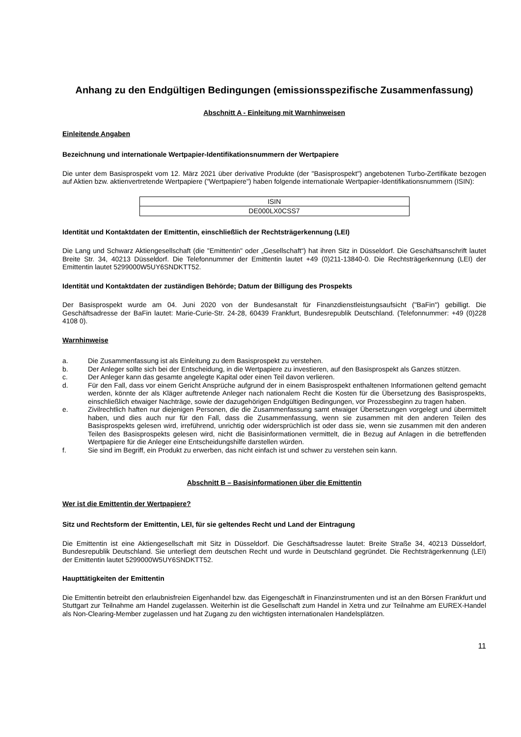Anhang zu den Endgültigen Bedingungen (emissionsspezifische Zusammenfassung)
Abschnitt A - Einleitung mit Warnhinweisen
Einleitende Angaben
Bezeichnung und internationale Wertpapier-Identifikationsnummern der Wertpapiere
Die unter dem Basisprospekt vom 12. März 2021 über derivative Produkte (der "Basisprospekt") angebotenen Turbo-Zertifikate bezogen auf Aktien bzw. aktienvertretende Wertpapiere ("Wertpapiere") haben folgende internationale Wertpapier-Identifikationsnummern (ISIN):
| ISIN |
| DE000LX0CSS7 |
Identität und Kontaktdaten der Emittentin, einschließlich der Rechtsträgerkennung (LEI)
Die Lang und Schwarz Aktiengesellschaft (die "Emittentin" oder „Gesellschaft“) hat ihren Sitz in Düsseldorf. Die Geschäftsanschrift lautet Breite Str. 34, 40213 Düsseldorf. Die Telefonnummer der Emittentin lautet +49 (0)211-13840-0. Die Rechtsträgerkennung (LEI) der Emittentin lautet 5299000W5UY6SNDKTT52.
Identität und Kontaktdaten der zuständigen Behörde; Datum der Billigung des Prospekts
Der Basisprospekt wurde am 04. Juni 2020 von der Bundesanstalt für Finanzdienstleistungsaufsicht ("BaFin") gebilligt. Die Geschäftsadresse der BaFin lautet: Marie-Curie-Str. 24-28, 60439 Frankfurt, Bundesrepublik Deutschland. (Telefonnummer: +49 (0)228 4108 0).
Warnhinweise
a. Die Zusammenfassung ist als Einleitung zu dem Basisprospekt zu verstehen.
b. Der Anleger sollte sich bei der Entscheidung, in die Wertpapiere zu investieren, auf den Basisprospekt als Ganzes stützen.
c. Der Anleger kann das gesamte angelegte Kapital oder einen Teil davon verlieren.
d. Für den Fall, dass vor einem Gericht Ansprüche aufgrund der in einem Basisprospekt enthaltenen Informationen geltend gemacht werden, könnte der als Kläger auftretende Anleger nach nationalem Recht die Kosten für die Übersetzung des Basisprospekts, einschließlich etwaiger Nachträge, sowie der dazugehörigen Endgültigen Bedingungen, vor Prozessbeginn zu tragen haben.
e. Zivilrechtlich haften nur diejenigen Personen, die die Zusammenfassung samt etwaiger Übersetzungen vorgelegt und übermittelt haben, und dies auch nur für den Fall, dass die Zusammenfassung, wenn sie zusammen mit den anderen Teilen des Basisprospekts gelesen wird, irreführend, unrichtig oder widersprüchlich ist oder dass sie, wenn sie zusammen mit den anderen Teilen des Basisprospekts gelesen wird, nicht die Basisinformationen vermittelt, die in Bezug auf Anlagen in die betreffenden Wertpapiere für die Anleger eine Entscheidungshilfe darstellen würden.
f. Sie sind im Begriff, ein Produkt zu erwerben, das nicht einfach ist und schwer zu verstehen sein kann.
Abschnitt B – Basisinformationen über die Emittentin
Wer ist die Emittentin der Wertpapiere?
Sitz und Rechtsform der Emittentin, LEI, für sie geltendes Recht und Land der Eintragung
Die Emittentin ist eine Aktiengesellschaft mit Sitz in Düsseldorf. Die Geschäftsadresse lautet: Breite Straße 34, 40213 Düsseldorf, Bundesrepublik Deutschland. Sie unterliegt dem deutschen Recht und wurde in Deutschland gegründet. Die Rechtsträgerkennung (LEI) der Emittentin lautet 5299000W5UY6SNDKTT52.
Haupttätigkeiten der Emittentin
Die Emittentin betreibt den erlaubnisfreien Eigenhandel bzw. das Eigengeschäft in Finanzinstrumenten und ist an den Börsen Frankfurt und Stuttgart zur Teilnahme am Handel zugelassen. Weiterhin ist die Gesellschaft zum Handel in Xetra und zur Teilnahme am EUREX-Handel als Non-Clearing-Member zugelassen und hat Zugang zu den wichtigsten internationalen Handelsplätzen.
11